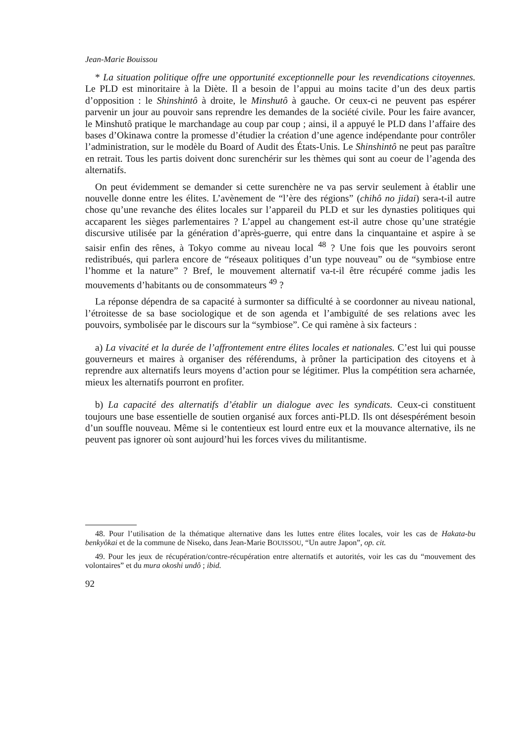Jean-Marie Bouissou
* La situation politique offre une opportunité exceptionnelle pour les revendications citoyennes. Le PLD est minoritaire à la Diète. Il a besoin de l’appui au moins tacite d’un des deux partis d’opposition : le Shinshintô à droite, le Minshutô à gauche. Or ceux-ci ne peuvent pas espérer parvenir un jour au pouvoir sans reprendre les demandes de la société civile. Pour les faire avancer, le Minshutô pratique le marchandage au coup par coup ; ainsi, il a appuyé le PLD dans l’affaire des bases d’Okinawa contre la promesse d’étudier la création d’une agence indépendante pour contrôler l’administration, sur le modèle du Board of Audit des États-Unis. Le Shinshintô ne peut pas paraître en retrait. Tous les partis doivent donc surenchérir sur les thèmes qui sont au coeur de l’agenda des alternatifs.
On peut évidemment se demander si cette surenchère ne va pas servir seulement à établir une nouvelle donne entre les élites. L’avènement de “l’ère des régions” (chihô no jidai) sera-t-il autre chose qu’une revanche des élites locales sur l’appareil du PLD et sur les dynasties politiques qui accaparent les sièges parlementaires ? L’appel au changement est-il autre chose qu’une stratégie discursive utilisée par la génération d’après-guerre, qui entre dans la cinquantaine et aspire à se saisir enfin des rênes, à Tokyo comme au niveau local <sup>48</sup> ? Une fois que les pouvoirs seront redistribués, qui parlera encore de “réseaux politiques d’un type nouveau” ou de “symbiose entre l’homme et la nature” ? Bref, le mouvement alternatif va-t-il être récupéré comme jadis les mouvements d’habitants ou de consommateurs <sup>49</sup> ?
La réponse dépendra de sa capacité à surmonter sa difficulté à se coordonner au niveau national, l’étroitesse de sa base sociologique et de son agenda et l’ambiguïté de ses relations avec les pouvoirs, symbolisée par le discours sur la “symbiose”. Ce qui ramène à six facteurs :
a) La vivacité et la durée de l’affrontement entre élites locales et nationales. C’est lui qui pousse gouverneurs et maires à organiser des référendums, à prôner la participation des citoyens et à reprendre aux alternatifs leurs moyens d’action pour se légitimer. Plus la compétition sera acharnée, mieux les alternatifs pourront en profiter.
b) La capacité des alternatifs d’établir un dialogue avec les syndicats. Ceux-ci constituent toujours une base essentielle de soutien organisé aux forces anti-PLD. Ils ont désespérément besoin d’un souffle nouveau. Même si le contentieux est lourd entre eux et la mouvance alternative, ils ne peuvent pas ignorer où sont aujourd’hui les forces vives du militantisme.
48. Pour l’utilisation de la thématique alternative dans les luttes entre élites locales, voir les cas de Hakata-bu benkyôkai et de la commune de Niseko, dans Jean-Marie BOUISSOU, “Un autre Japon”, op. cit.
49. Pour les jeux de récupération/contre-récupération entre alternatifs et autorités, voir les cas du “mouvement des volontaires” et du mura okoshi undô ; ibid.
92